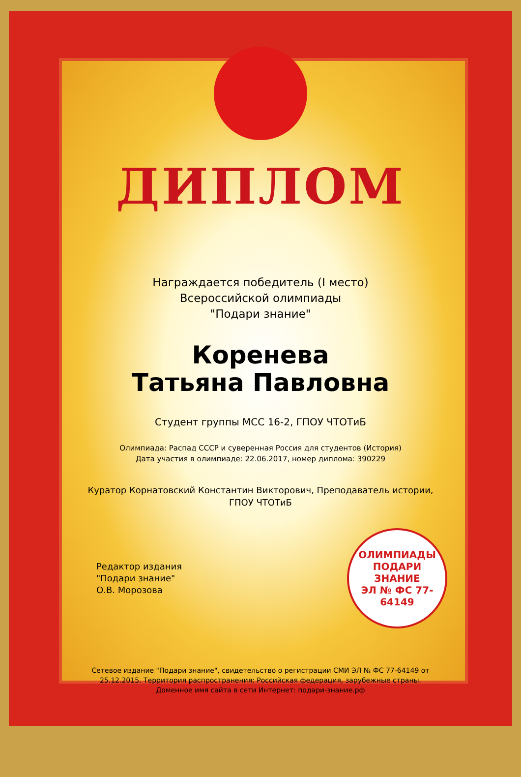ДИПЛОМ
Награждается победитель (I место)
Всероссийской олимпиады
"Подари знание"
Коренева
Татьяна Павловна
Студент группы МСС 16-2, ГПОУ ЧТОТиБ
Олимпиада: Распад СССР и суверенная Россия для студентов (История)
Дата участия в олимпиаде: 22.06.2017, номер диплома: 390229
Куратор Корнатовский Константин Викторович, Преподаватель истории,
ГПОУ ЧТОТиБ
Редактор издания
"Подари знание"
О.В. Морозова
ОЛИМПИАДЫ
ПОДАРИ ЗНАНИЕ
ЭЛ № ФС 77-64149
Сетевое издание "Подари знание", свидетельство о регистрации СМИ ЭЛ № ФС 77-64149 от
25.12.2015. Территория распространения: Российская федерация, зарубежные страны.
Доменное имя сайта в сети Интернет: подари-знание.рф